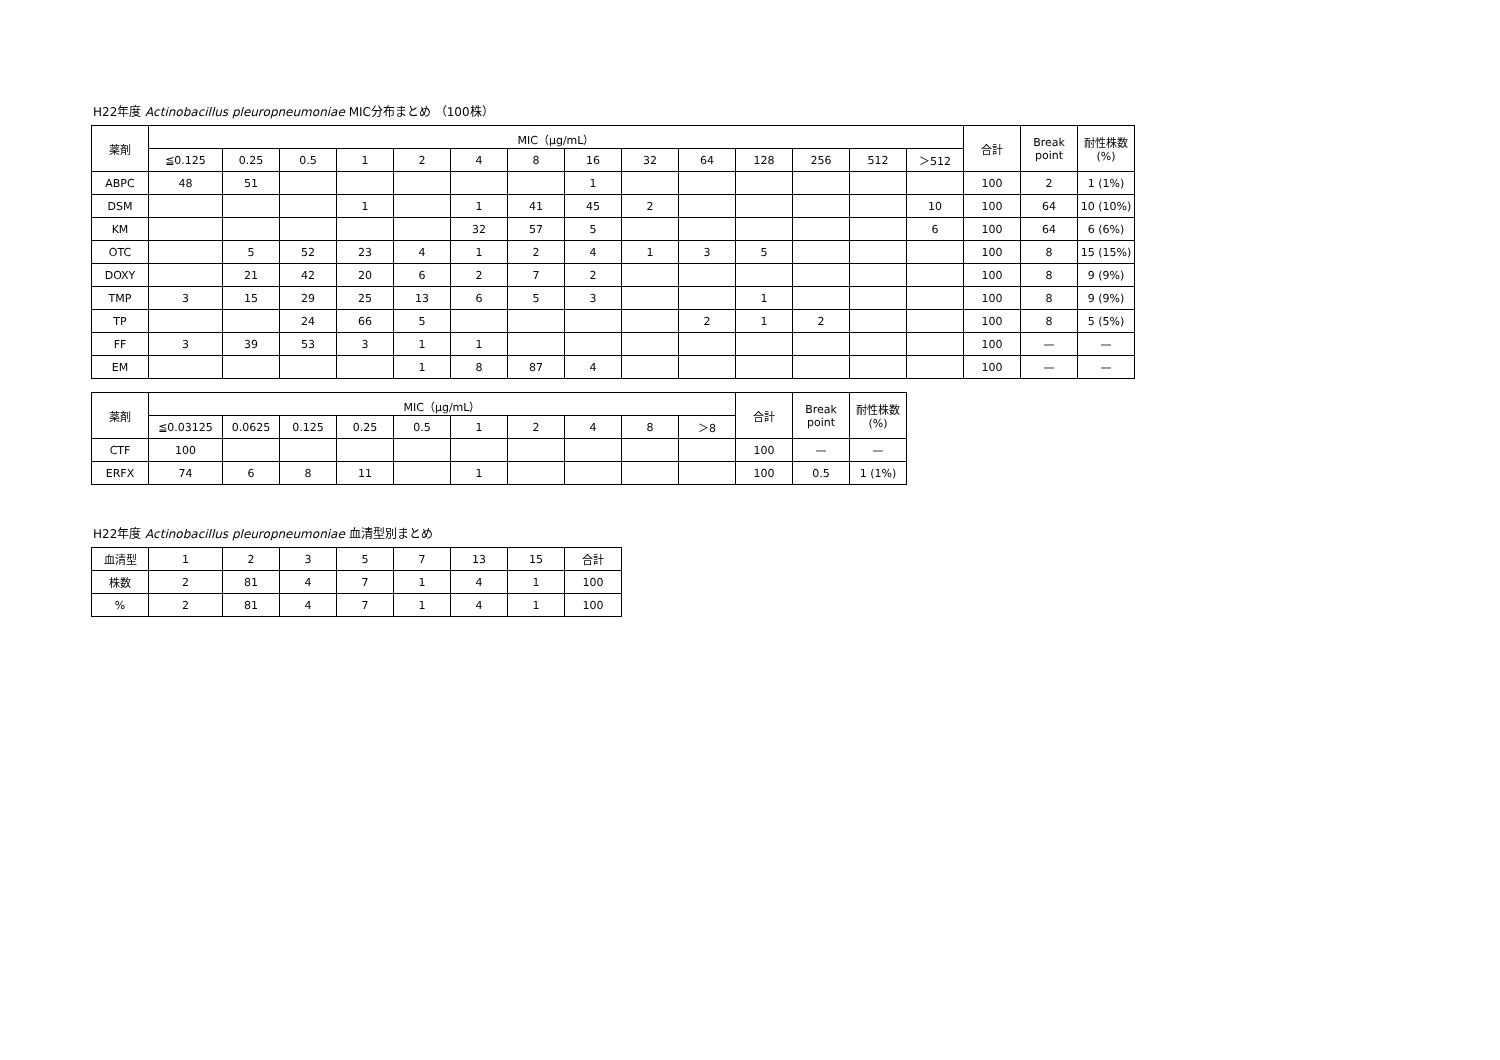H22年度 Actinobacillus pleuropneumoniae MIC分布まとめ （100株）
| 薬剤 | MIC（μg/mL） | | | | | | | | | | | | | | 合計 | Break point | 耐性株数(%) |
| --- | --- | --- | --- | --- | --- | --- | --- | --- | --- | --- | --- | --- | --- | --- | --- | --- | --- |
| | ≦0.125 | 0.25 | 0.5 | 1 | 2 | 4 | 8 | 16 | 32 | 64 | 128 | 256 | 512 | ＞512 | | | |
| ABPC | 48 | 51 | | | | | | 1 | | | | | | | 100 | 2 | 1 (1%) |
| DSM | | | | 1 | | 1 | 41 | 45 | 2 | | | | | 10 | 100 | 64 | 10 (10%) |
| KM | | | | | | 32 | 57 | 5 | | | | | | 6 | 100 | 64 | 6 (6%) |
| OTC | | 5 | 52 | 23 | 4 | 1 | 2 | 4 | 1 | 3 | 5 | | | | 100 | 8 | 15 (15%) |
| DOXY | | 21 | 42 | 20 | 6 | 2 | 7 | 2 | | | | | | | 100 | 8 | 9 (9%) |
| TMP | 3 | 15 | 29 | 25 | 13 | 6 | 5 | 3 | | | 1 | | | | 100 | 8 | 9 (9%) |
| TP | | | 24 | 66 | 5 | | | | | 2 | 1 | 2 | | | 100 | 8 | 5 (5%) |
| FF | 3 | 39 | 53 | 3 | 1 | 1 | | | | | | | | | 100 | — | — |
| EM | | | | | 1 | 8 | 87 | 4 | | | | | | | 100 | — | — |
| 薬剤 | MIC（μg/mL） | | | | | | | | | | 合計 | Break point | 耐性株数(%) |
| --- | --- | --- | --- | --- | --- | --- | --- | --- | --- | --- | --- | --- | --- |
| | ≦0.03125 | 0.0625 | 0.125 | 0.25 | 0.5 | 1 | 2 | 4 | 8 | ＞8 | | | |
| CTF | 100 | | | | | | | | | | 100 | — | — |
| ERFX | 74 | 6 | 8 | 11 | | 1 | | | | | 100 | 0.5 | 1 (1%) |
H22年度 Actinobacillus pleuropneumoniae 血清型別まとめ
| 血清型 | 1 | 2 | 3 | 5 | 7 | 13 | 15 | 合計 |
| --- | --- | --- | --- | --- | --- | --- | --- | --- |
| 株数 | 2 | 81 | 4 | 7 | 1 | 4 | 1 | 100 |
| % | 2 | 81 | 4 | 7 | 1 | 4 | 1 | 100 |